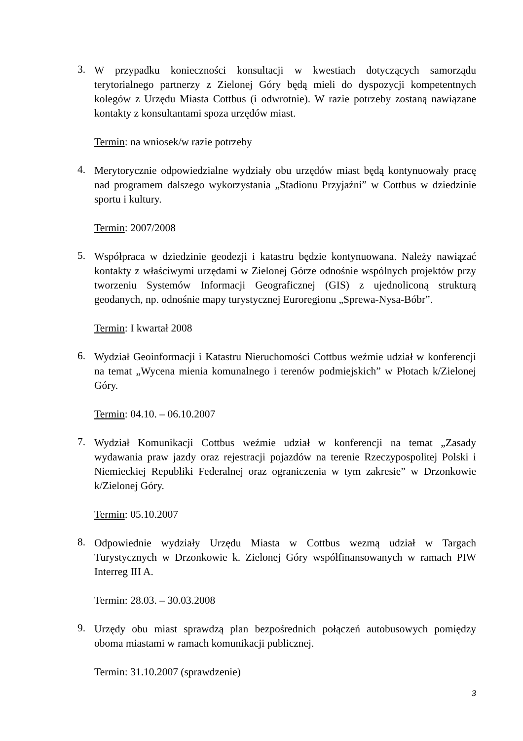3.
W przypadku konieczności konsultacji w kwestiach dotyczących samorządu terytorialnego partnerzy z Zielonej Góry będą mieli do dyspozycji kompetentnych kolegów z Urzędu Miasta Cottbus (i odwrotnie). W razie potrzeby zostaną nawiązane kontakty z konsultantami spoza urzędów miast.
Termin: na wniosek/w razie potrzeby
4.
Merytorycznie odpowiedzialne wydziały obu urzędów miast będą kontynuowały pracę nad programem dalszego wykorzystania „Stadionu Przyjaźni” w Cottbus w dziedzinie sportu i kultury.
Termin: 2007/2008
5.
Współpraca w dziedzinie geodezji i katastru będzie kontynuowana. Należy nawiązać kontakty z właściwymi urzędami w Zielonej Górze odnośnie wspólnych projektów przy tworzeniu Systemów Informacji Geograficznej (GIS) z ujednoliconą strukturą geodanych, np. odnośnie mapy turystycznej Euroregionu „Sprewa-Nysa-Bóbr”.
Termin: I kwartał 2008
6.
Wydział Geoinformacji i Katastru Nieruchomości Cottbus weźmie udział w konferencji na temat „Wycena mienia komunalnego i terenów podmiejskich” w Płotach k/Zielonej Góry.
Termin: 04.10. – 06.10.2007
7.
Wydział Komunikacji Cottbus weźmie udział w konferencji na temat „Zasady wydawania praw jazdy oraz rejestracji pojazdów na terenie Rzeczypospolitej Polski i Niemieckiej Republiki Federalnej oraz ograniczenia w tym zakresie” w Drzonkowie k/Zielonej Góry.
Termin: 05.10.2007
8.
Odpowiednie wydziały Urzędu Miasta w Cottbus wezmą udział w Targach Turystycznych w Drzonkowie k. Zielonej Góry współfinansowanych w ramach PIW Interreg III A.
Termin: 28.03. – 30.03.2008
9.
Urzędy obu miast sprawdzą plan bezpośrednich połączeń autobusowych pomiędzy oboma miastami w ramach komunikacji publicznej.
Termin: 31.10.2007 (sprawdzenie)
3